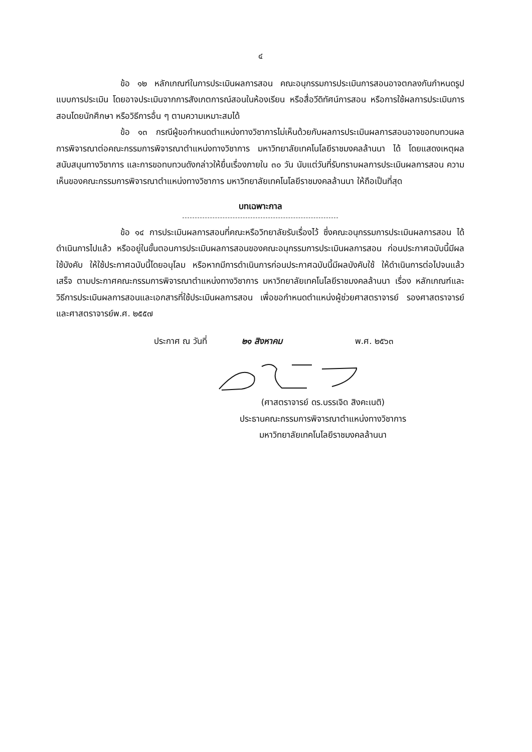๔
ข้อ ๑๒ หลักเกณฑ์ในการประเมินผลการสอน คณะอนุกรรมการประเมินการสอนอาจตกลงกันกำหนดรูปแบบการประเมิน โดยอาจประเมินจากการสังเกตการณ์สอนในห้องเรียน หรือสื่อวีดิทัศน์การสอน หรือการใช้ผลการประเมินการสอนโดยนักศึกษา หรือวิธีการอื่น ๆ ตามความเหมาะสมได้
ข้อ ๑๓ กรณีผู้ขอกำหนดตำแหน่งทางวิชาการไม่เห็นด้วยกับผลการประเมินผลการสอนอาจขอทบทวนผลการพิจารณาต่อคณะกรรมการพิจารณาตำแหน่งทางวิชาการ มหาวิทยาลัยเทคโนโลยีราชมงคลล้านนา ได้ โดยแสดงเหตุผลสนับสนุนทางวิชาการ และการขอทบทวนดังกล่าวให้ยื่นเรื่องภายใน ๓๐ วัน นับแต่วันที่รับทราบผลการประเมินผลการสอน ความเห็นของคณะกรรมการพิจารณาตำแหน่งทางวิชาการ มหาวิทยาลัยเทคโนโลยีราชมงคลล้านนา ให้ถือเป็นที่สุด
บทเฉพาะกาล
ข้อ ๑๔ การประเมินผลการสอนที่คณะหรือวิทยาลัยรับเรื่องไว้ ซึ่งคณะอนุกรรมการประเมินผลการสอน ได้ดำเนินการไปแล้ว หรืออยู่ในขั้นตอนการประเมินผลการสอนของคณะอนุกรรมการประเมินผลการสอน ก่อนประกาศฉบับนี้มีผลใช้บังคับ ให้ใช้ประกาศฉบับนี้โดยอนุโลม หรือหากมีการดำเนินการก่อนประกาศฉบับนี้มีผลบังคับใช้ ให้ดำเนินการต่อไปจนแล้วเสร็จ ตามประกาศคณะกรรมการพิจารณาตำแหน่งทางวิชาการ มหาวิทยาลัยเทคโนโลยีราชมงคลล้านนา เรื่อง หลักเกณฑ์และวิธีการประเมินผลการสอนและเอกสารที่ใช้ประเมินผลการสอน เพื่อขอกำหนดตำแหน่งผู้ช่วยศาสตราจารย์ รองศาสตราจารย์ และศาสตราจารย์พ.ศ. ๒๕๕๗
ประกาศ ณ วันที่ ๒๑ สิงหาคม พ.ศ. ๒๕๖๓
(ศาสตราจารย์ ดร.บรรเจิด สิงคะเนติ)
ประธานคณะกรรมการพิจารณาตำแหน่งทางวิชาการ
มหาวิทยาลัยเทคโนโลยีราชมงคลล้านนา